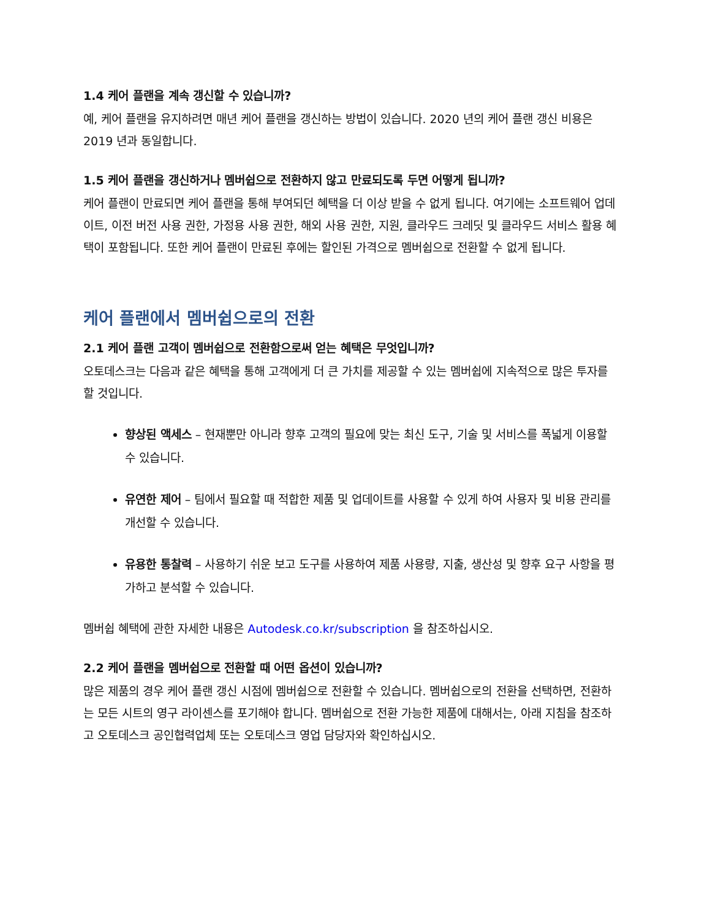1.4 케어 플랜을 계속 갱신할 수 있습니까?
예, 케어 플랜을 유지하려면 매년 케어 플랜을 갱신하는 방법이 있습니다. 2020 년의 케어 플랜 갱신 비용은 2019 년과 동일합니다.
1.5 케어 플랜을 갱신하거나 멤버쉽으로 전환하지 않고 만료되도록 두면 어떻게 됩니까?
케어 플랜이 만료되면 케어 플랜을 통해 부여되던 혜택을 더 이상 받을 수 없게 됩니다. 여기에는 소프트웨어 업데이트, 이전 버전 사용 권한, 가정용 사용 권한, 해외 사용 권한, 지원, 클라우드 크레딧 및 클라우드 서비스 활용 혜택이 포함됩니다. 또한 케어 플랜이 만료된 후에는 할인된 가격으로 멤버쉽으로 전환할 수 없게 됩니다.
케어 플랜에서 멤버쉽으로의 전환
2.1 케어 플랜 고객이 멤버쉽으로 전환함으로써 얻는 혜택은 무엇입니까?
오토데스크는 다음과 같은 혜택을 통해 고객에게 더 큰 가치를 제공할 수 있는 멤버쉽에 지속적으로 많은 투자를 할 것입니다.
향상된 액세스 – 현재뿐만 아니라 향후 고객의 필요에 맞는 최신 도구, 기술 및 서비스를 폭넓게 이용할 수 있습니다.
유연한 제어 – 팀에서 필요할 때 적합한 제품 및 업데이트를 사용할 수 있게 하여 사용자 및 비용 관리를 개선할 수 있습니다.
유용한 통찰력 – 사용하기 쉬운 보고 도구를 사용하여 제품 사용량, 지출, 생산성 및 향후 요구 사항을 평가하고 분석할 수 있습니다.
멤버쉽 혜택에 관한 자세한 내용은 Autodesk.co.kr/subscription 을 참조하십시오.
2.2 케어 플랜을 멤버쉽으로 전환할 때 어떤 옵션이 있습니까?
많은 제품의 경우 케어 플랜 갱신 시점에 멤버쉽으로 전환할 수 있습니다. 멤버쉽으로의 전환을 선택하면, 전환하는 모든 시트의 영구 라이센스를 포기해야 합니다. 멤버쉽으로 전환 가능한 제품에 대해서는, 아래 지침을 참조하고 오토데스크 공인협력업체 또는 오토데스크 영업 담당자와 확인하십시오.